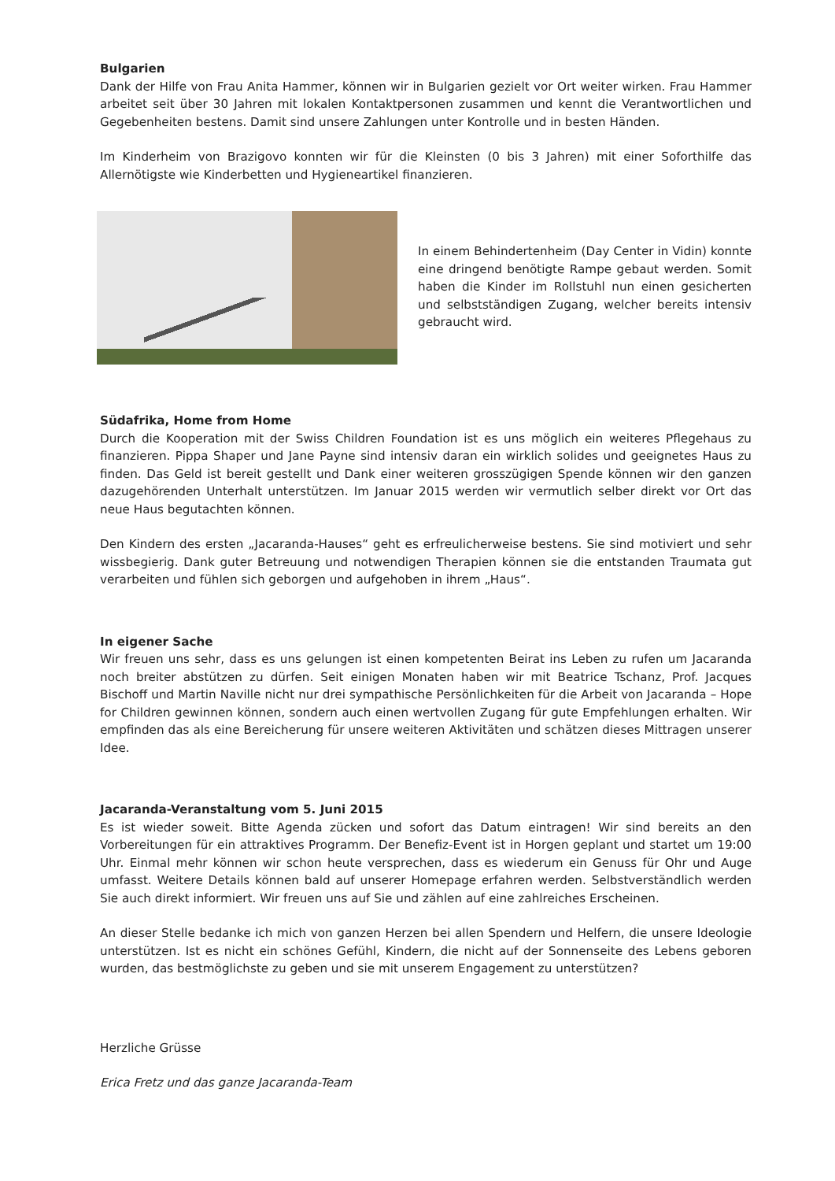Bulgarien
Dank der Hilfe von Frau Anita Hammer, können wir in Bulgarien gezielt vor Ort weiter wirken. Frau Hammer arbeitet seit über 30 Jahren mit lokalen Kontaktpersonen zusammen und kennt die Verant­wortlichen und Gegebenheiten bestens. Damit sind unsere Zahlungen unter Kontrolle und in besten Händen.
Im Kinderheim von Brazigovo konnten wir für die Kleinsten (0 bis 3 Jahren) mit einer Soforthilfe das Allernötigste wie Kinderbetten und Hygieneartikel finanzieren.
In einem Behindertenheim (Day Center in Vidin) konnte eine dringend benötigte Rampe gebaut werden. Somit haben die Kinder im Rollstuhl nun einen gesicherten und selbstständigen Zugang, welcher bereits intensiv gebraucht wird.
Südafrika, Home from Home
Durch die Kooperation mit der Swiss Children Foundation ist es uns möglich ein weiteres Pflegehaus zu finanzieren. Pippa Shaper und Jane Payne sind intensiv daran ein wirklich solides und geeignetes Haus zu finden. Das Geld ist bereit gestellt und Dank einer weiteren grosszügigen Spende können wir den ganzen dazugehörenden Unterhalt unterstützen. Im Januar 2015 werden wir vermutlich selber direkt vor Ort das neue Haus begutachten können.
Den Kindern des ersten „Jacaranda-Hauses“ geht es erfreulicherweise bestens. Sie sind motiviert und sehr wissbegierig. Dank guter Betreuung und notwendigen Therapien können sie die entstanden Traumata gut verarbeiten und fühlen sich geborgen und aufgehoben in ihrem „Haus“.
In eigener Sache
Wir freuen uns sehr, dass es uns gelungen ist einen kompetenten Beirat ins Leben zu rufen um Jacaranda noch breiter abstützen zu dürfen. Seit einigen Monaten haben wir mit Beatrice Tschanz, Prof. Jacques Bischoff und Martin Naville nicht nur drei sympathische Persönlichkeiten für die Arbeit von Jacaranda – Hope for Children gewinnen können, sondern auch einen wertvollen Zugang für gute Empfehlungen erhalten. Wir empfinden das als eine Bereicherung für unsere weiteren Aktivi­täten und schätzen dieses Mittragen unserer Idee.
Jacaranda-Veranstaltung vom 5. Juni 2015
Es ist wieder soweit. Bitte Agenda zücken und sofort das Datum eintragen! Wir sind bereits an den Vorbereitungen für ein attraktives Programm. Der Benefiz-Event ist in Horgen geplant und startet um 19:00 Uhr. Einmal mehr können wir schon heute versprechen, dass es wiederum ein Genuss für Ohr und Auge umfasst. Weitere Details können bald auf unserer Homepage erfahren werden. Selbstverständlich werden Sie auch direkt informiert. Wir freuen uns auf Sie und zählen auf eine zahlreiches Erscheinen.
An dieser Stelle bedanke ich mich von ganzen Herzen bei allen Spendern und Helfern, die unsere Ideologie unterstützen. Ist es nicht ein schönes Gefühl, Kindern, die nicht auf der Sonnenseite des Lebens geboren wurden, das bestmöglichste zu geben und sie mit unserem Engagement zu unterstützen?
Herzliche Grüsse
Erica Fretz und das ganze Jacaranda-Team